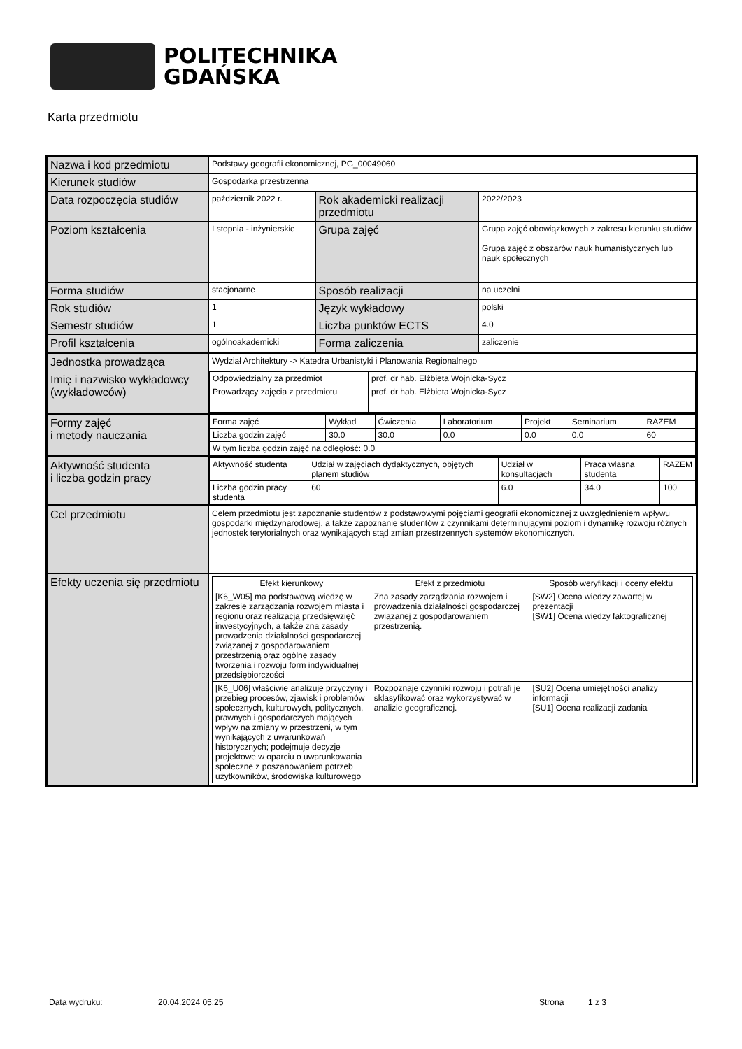POLITECHNIKA
GDAŃSKA
Karta przedmiotu
| Nazwa i kod przedmiotu | Podstawy geografii ekonomicznej, PG_00049060 | | |
| Kierunek studiów | Gospodarka przestrzenna | | |
| Data rozpoczęcia studiów | październik 2022 r. | Rok akademicki realizacji przedmiotu | 2022/2023 |
| Poziom kształcenia | I stopnia - inżynierskie | Grupa zajęć | Grupa zajęć obowiązkowych z zakresu kierunku studiów Grupa zajęć z obszarów nauk humanistycznych lub nauk społecznych |
| Forma studiów | stacjonarne | Sposób realizacji | na uczelni |
| Rok studiów | 1 | Język wykładowy | polski |
| Semestr studiów | 1 | Liczba punktów ECTS | 4.0 |
| Profil kształcenia | ogólnoakademicki | Forma zaliczenia | zaliczenie |
| Jednostka prowadząca | Wydział Architektury -> Katedra Urbanistyki i Planowania Regionalnego | | |
| Imię i nazwisko wykładowcy (wykładowców) | / Odpowiedzialny za przedmiot / prof. dr hab. Elżbieta Wojnicka-Sycz / / Prowadzący zajęcia z przedmiotu / prof. dr hab. Elżbieta Wojnicka-Sycz / | | |
| Formy zajęć i metody nauczania | / Forma zajęć / Wykład / Ćwiczenia / Laboratorium / Projekt / Seminarium / RAZEM / / Liczba godzin zajęć / 30.0 / 30.0 / 0.0 / 0.0 / 0.0 / 60 / / W tym liczba godzin zajęć na odległość: 0.0 / / / / / / / | | |
| Aktywność studenta i liczba godzin pracy | / Aktywność studenta / Udział w zajęciach dydaktycznych, objętych planem studiów / Udział w konsultacjach / Praca własna studenta / RAZEM / / Liczba godzin pracy studenta / 60 / 6.0 / 34.0 / 100 / | | |
| Cel przedmiotu | Celem przedmiotu jest zapoznanie studentów z podstawowymi pojęciami geografii ekonomicznej z uwzględnieniem wpływu gospodarki międzynarodowej, a także zapoznanie studentów z czynnikami determinującymi poziom i dynamikę rozwoju różnych jednostek terytorialnych oraz wynikających stąd zmian przestrzennych systemów ekonomicznych. | | |
| Efekty uczenia się przedmiotu | / Efekt kierunkowy / Efekt z przedmiotu / Sposób weryfikacji i oceny efektu / / [K6_W05] ma podstawową wiedzę w zakresie zarządzania rozwojem miasta i regionu oraz realizacją przedsięwzięć inwestycyjnych, a także zna zasady prowadzenia działalności gospodarczej związanej z gospodarowaniem przestrzenią oraz ogólne zasady tworzenia i rozwoju form indywidualnej przedsiębiorczości / Zna zasady zarządzania rozwojem i prowadzenia działalności gospodarczej związanej z gospodarowaniem przestrzenią. / [SW2] Ocena wiedzy zawartej w prezentacji [SW1] Ocena wiedzy faktograficznej / / [K6_U06] właściwie analizuje przyczyny i przebieg procesów, zjawisk i problemów społecznych, kulturowych, politycznych, prawnych i gospodarczych mających wpływ na zmiany w przestrzeni, w tym wynikających z uwarunkowań historycznych; podejmuje decyzje projektowe w oparciu o uwarunkowania społeczne z poszanowaniem potrzeb użytkowników, środowiska kulturowego / Rozpoznaje czynniki rozwoju i potrafi je sklasyfikować oraz wykorzystywać w analizie geograficznej. / [SU2] Ocena umiejętności analizy informacji [SU1] Ocena realizacji zadania / | | |
Data wydruku: 20.04.2024 05:25 Strona 1 z 3